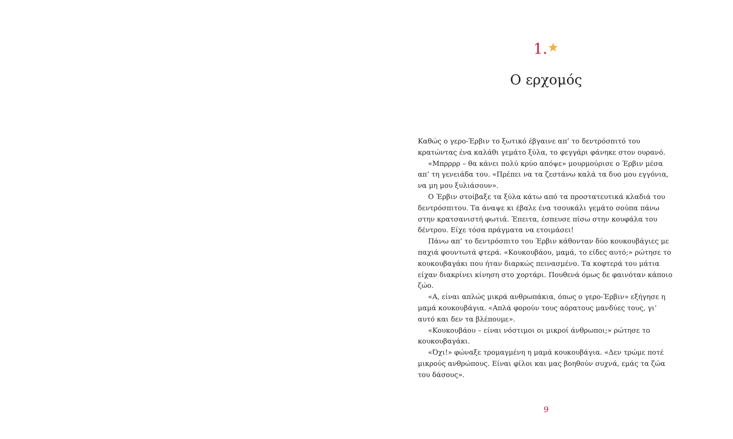1.★
Ο ερχομός
Καθώς ο γερο-Έρβιν το ξωτικό έβγαινε απ’ το δεντρόσπιτό του κρατώντας ένα καλάθι γεμάτο ξύλα, το φεγγάρι φάνηκε στον ουρανό.
«Μπρρρρ – θα κάνει πολύ κρύο απόψε» μουρμούρισε ο Έρβιν μέσα απ’ τη γενειάδα του. «Πρέπει να τα ζεστάνω καλά τα δυο μου εγγόνια, να μη μου ξυλιάσουν».
Ο Έρβιν στοίβαξε τα ξύλα κάτω από τα προστατευτικά κλαδιά του δεντρόσπιτου. Τα άναψε κι έβαλε ένα τσουκάλι γεμάτο σούπα πάνω στην κρατσανιστή φωτιά. Έπειτα, έσπευσε πίσω στην κουφάλα του δέντρου. Είχε τόσα πράγματα να ετοιμάσει!
Πάνω απ’ το δεντρόσπιτο του Έρβιν κάθονταν δύο κουκουβάγιες με παχιά φουντωτά φτερά. «Κουκουβάου, μαμά, το είδες αυτό;» ρώτησε το κουκουβαγάκι που ήταν διαρκώς πεινασμένο. Τα κοφτερά του μάτια είχαν διακρίνει κίνηση στο χορτάρι. Πουθενά όμως δε φαινόταν κάποιο ζώο.
«Α, είναι απλώς μικρά ανθρωπάκια, όπως ο γερο-Έρβιν» εξήγησε η μαμά κουκουβάγια. «Απλά φορούν τους αόρατους μανδύες τους, γι’ αυτό και δεν τα βλέπουμε».
«Κουκουβάου – είναι νόστιμοι οι μικροί άνθρωποι;» ρώτησε το κουκουβαγάκι.
«Όχι!» φώναξε τρομαγμένη η μαμά κουκουβάγια. «Δεν τρώμε ποτέ μικρούς ανθρώπους. Είναι φίλοι και μας βοηθούν συχνά, εμάς τα ζώα του δάσους».
9